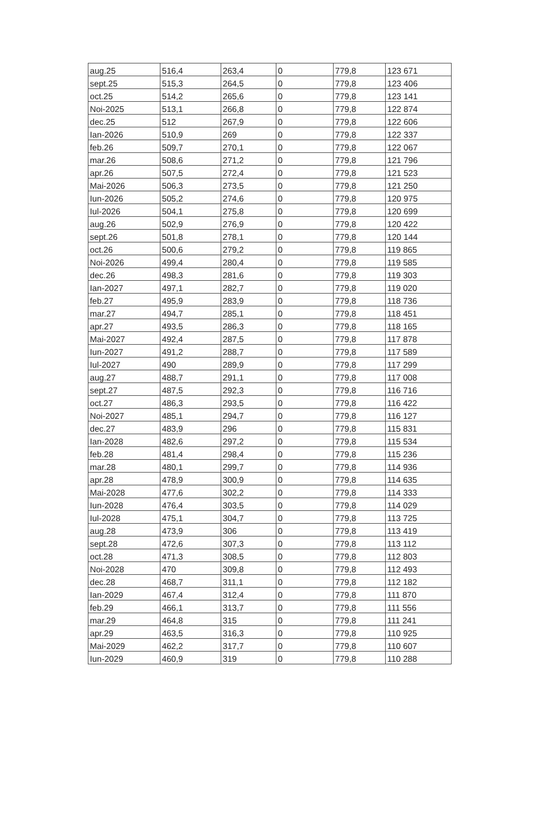| aug.25 | 516,4 | 263,4 | 0 | 779,8 | 123 671 |
| sept.25 | 515,3 | 264,5 | 0 | 779,8 | 123 406 |
| oct.25 | 514,2 | 265,6 | 0 | 779,8 | 123 141 |
| Noi-2025 | 513,1 | 266,8 | 0 | 779,8 | 122 874 |
| dec.25 | 512 | 267,9 | 0 | 779,8 | 122 606 |
| Ian-2026 | 510,9 | 269 | 0 | 779,8 | 122 337 |
| feb.26 | 509,7 | 270,1 | 0 | 779,8 | 122 067 |
| mar.26 | 508,6 | 271,2 | 0 | 779,8 | 121 796 |
| apr.26 | 507,5 | 272,4 | 0 | 779,8 | 121 523 |
| Mai-2026 | 506,3 | 273,5 | 0 | 779,8 | 121 250 |
| Iun-2026 | 505,2 | 274,6 | 0 | 779,8 | 120 975 |
| Iul-2026 | 504,1 | 275,8 | 0 | 779,8 | 120 699 |
| aug.26 | 502,9 | 276,9 | 0 | 779,8 | 120 422 |
| sept.26 | 501,8 | 278,1 | 0 | 779,8 | 120 144 |
| oct.26 | 500,6 | 279,2 | 0 | 779,8 | 119 865 |
| Noi-2026 | 499,4 | 280,4 | 0 | 779,8 | 119 585 |
| dec.26 | 498,3 | 281,6 | 0 | 779,8 | 119 303 |
| Ian-2027 | 497,1 | 282,7 | 0 | 779,8 | 119 020 |
| feb.27 | 495,9 | 283,9 | 0 | 779,8 | 118 736 |
| mar.27 | 494,7 | 285,1 | 0 | 779,8 | 118 451 |
| apr.27 | 493,5 | 286,3 | 0 | 779,8 | 118 165 |
| Mai-2027 | 492,4 | 287,5 | 0 | 779,8 | 117 878 |
| Iun-2027 | 491,2 | 288,7 | 0 | 779,8 | 117 589 |
| Iul-2027 | 490 | 289,9 | 0 | 779,8 | 117 299 |
| aug.27 | 488,7 | 291,1 | 0 | 779,8 | 117 008 |
| sept.27 | 487,5 | 292,3 | 0 | 779,8 | 116 716 |
| oct.27 | 486,3 | 293,5 | 0 | 779,8 | 116 422 |
| Noi-2027 | 485,1 | 294,7 | 0 | 779,8 | 116 127 |
| dec.27 | 483,9 | 296 | 0 | 779,8 | 115 831 |
| Ian-2028 | 482,6 | 297,2 | 0 | 779,8 | 115 534 |
| feb.28 | 481,4 | 298,4 | 0 | 779,8 | 115 236 |
| mar.28 | 480,1 | 299,7 | 0 | 779,8 | 114 936 |
| apr.28 | 478,9 | 300,9 | 0 | 779,8 | 114 635 |
| Mai-2028 | 477,6 | 302,2 | 0 | 779,8 | 114 333 |
| Iun-2028 | 476,4 | 303,5 | 0 | 779,8 | 114 029 |
| Iul-2028 | 475,1 | 304,7 | 0 | 779,8 | 113 725 |
| aug.28 | 473,9 | 306 | 0 | 779,8 | 113 419 |
| sept.28 | 472,6 | 307,3 | 0 | 779,8 | 113 112 |
| oct.28 | 471,3 | 308,5 | 0 | 779,8 | 112 803 |
| Noi-2028 | 470 | 309,8 | 0 | 779,8 | 112 493 |
| dec.28 | 468,7 | 311,1 | 0 | 779,8 | 112 182 |
| Ian-2029 | 467,4 | 312,4 | 0 | 779,8 | 111 870 |
| feb.29 | 466,1 | 313,7 | 0 | 779,8 | 111 556 |
| mar.29 | 464,8 | 315 | 0 | 779,8 | 111 241 |
| apr.29 | 463,5 | 316,3 | 0 | 779,8 | 110 925 |
| Mai-2029 | 462,2 | 317,7 | 0 | 779,8 | 110 607 |
| Iun-2029 | 460,9 | 319 | 0 | 779,8 | 110 288 |